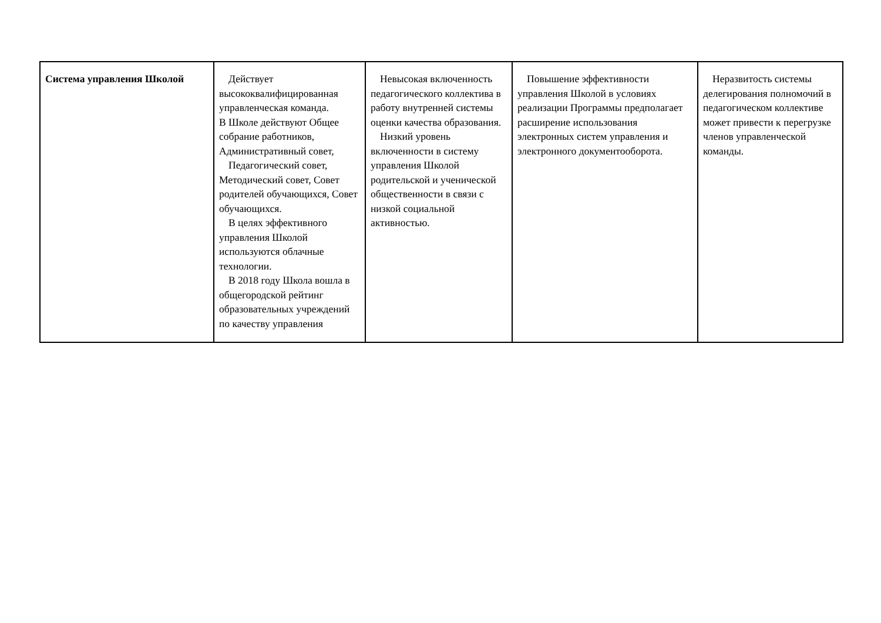| Система управления Школой | Действует высококвалифицированная управленческая команда. В Школе действуют Общее собрание работников, Административный совет, Педагогический совет, Методический совет, Совет родителей обучающихся, Совет обучающихся. В целях эффективного управления Школой используются облачные технологии. В 2018 году Школа вошла в общегородской рейтинг образовательных учреждений по качеству управления | Невысокая включенность педагогического коллектива в работу внутренней системы оценки качества образования. Низкий уровень включенности в систему управления Школой родительской и ученической общественности в связи с низкой социальной активностью. | Повышение эффективности управления Школой в условиях реализации Программы предполагает расширение использования электронных систем управления и электронного документооборота. | Неразвитость системы делегирования полномочий в педагогическом коллективе может привести к перегрузке членов управленческой команды. |